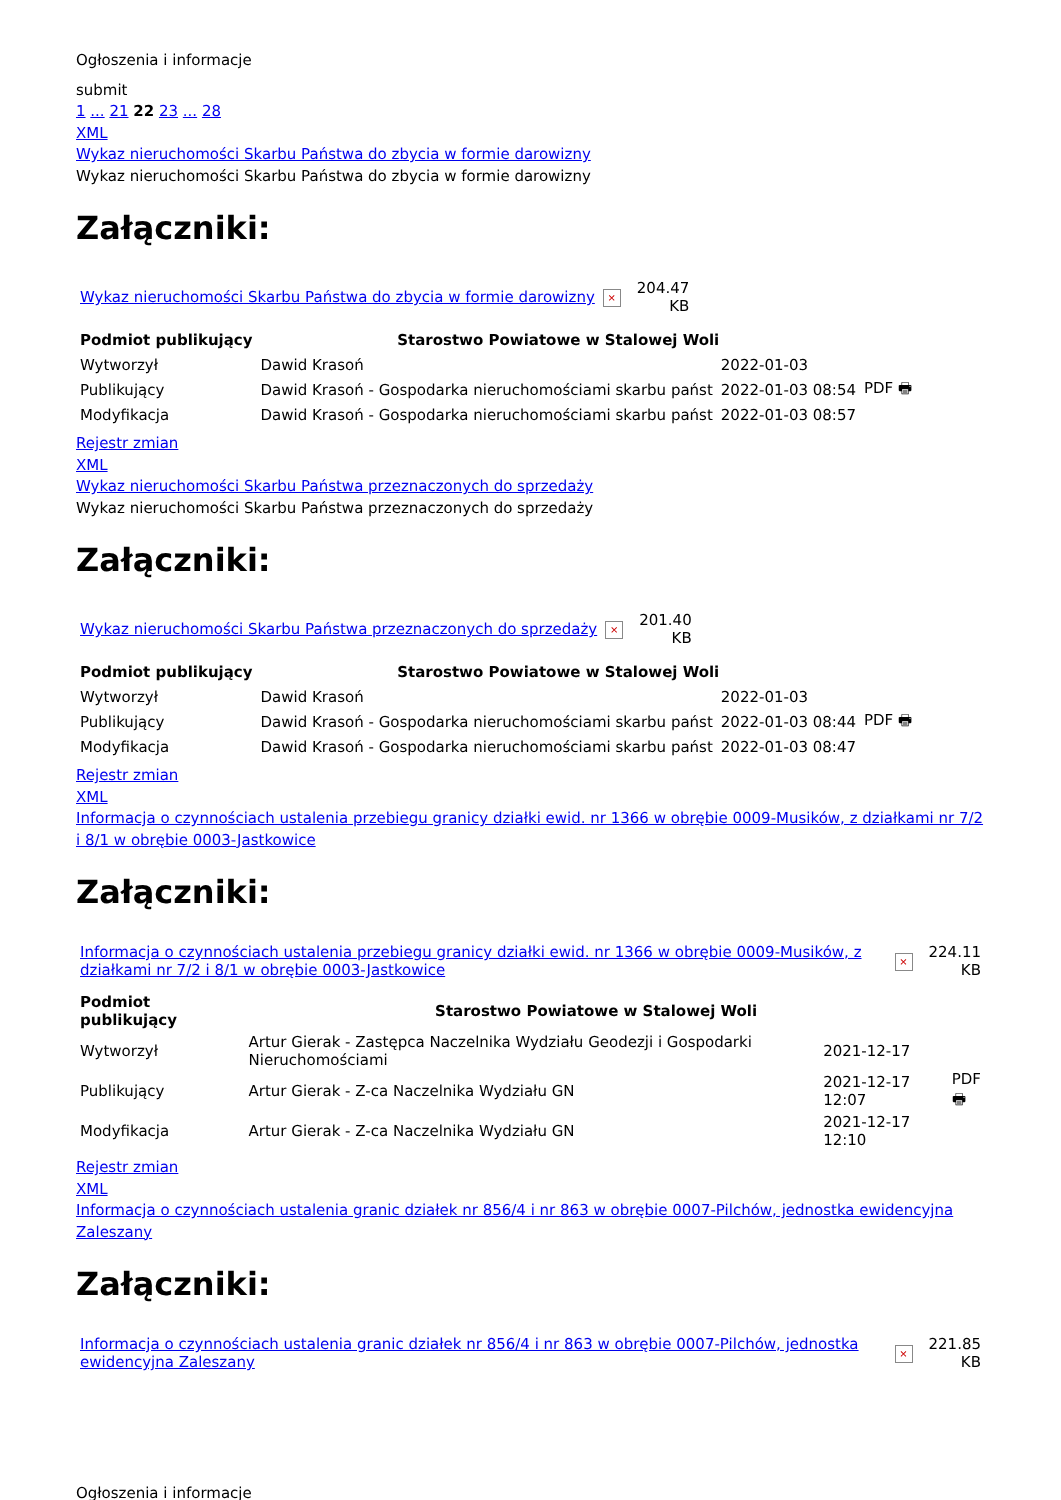Ogłoszenia i informacje
submit
1 ... 21 22 23 ... 28
XML
Wykaz nieruchomości Skarbu Państwa do zbycia w formie darowizny
Wykaz nieruchomości Skarbu Państwa do zbycia w formie darowizny
Załączniki:
| Wykaz nieruchomości Skarbu Państwa do zbycia w formie darowizny | × | 204.47 KB |
| Podmiot publikujący | Starostwo Powiatowe w Stalowej Woli | | |
| Wytworzył | Dawid Krasoń | 2022-01-03 | PDF 🖶 |
| Publikujący | Dawid Krasoń - Gospodarka nieruchomościami skarbu państ | 2022-01-03 08:54 | |
| Modyfikacja | Dawid Krasoń - Gospodarka nieruchomościami skarbu państ | 2022-01-03 08:57 | |
Rejestr zmian
XML
Wykaz nieruchomości Skarbu Państwa przeznaczonych do sprzedaży
Wykaz nieruchomości Skarbu Państwa przeznaczonych do sprzedaży
Załączniki:
| Wykaz nieruchomości Skarbu Państwa przeznaczonych do sprzedaży | × | 201.40 KB |
| Podmiot publikujący | Starostwo Powiatowe w Stalowej Woli | | |
| Wytworzył | Dawid Krasoń | 2022-01-03 | PDF 🖶 |
| Publikujący | Dawid Krasoń - Gospodarka nieruchomościami skarbu państ | 2022-01-03 08:44 | |
| Modyfikacja | Dawid Krasoń - Gospodarka nieruchomościami skarbu państ | 2022-01-03 08:47 | |
Rejestr zmian
XML
Informacja o czynnościach ustalenia przebiegu granicy działki ewid. nr 1366 w obrębie 0009-Musików, z działkami nr 7/2 i 8/1 w obrębie 0003-Jastkowice
Załączniki:
| Informacja o czynnościach ustalenia przebiegu granicy działki ewid. nr 1366 w obrębie 0009-Musików, z działkami nr 7/2 i 8/1 w obrębie 0003-Jastkowice | × | 224.11 KB |
| Podmiot publikujący | Starostwo Powiatowe w Stalowej Woli | | |
| Wytworzył | Artur Gierak - Zastępca Naczelnika Wydziału Geodezji i Gospodarki Nieruchomościami | 2021-12-17 | PDF 🖶 |
| Publikujący | Artur Gierak - Z-ca Naczelnika Wydziału GN | 2021-12-17 12:07 | |
| Modyfikacja | Artur Gierak - Z-ca Naczelnika Wydziału GN | 2021-12-17 12:10 | |
Rejestr zmian
XML
Informacja o czynnościach ustalenia granic działek nr 856/4 i nr 863 w obrębie 0007-Pilchów, jednostka ewidencyjna Zaleszany
Załączniki:
| Informacja o czynnościach ustalenia granic działek nr 856/4 i nr 863 w obrębie 0007-Pilchów, jednostka ewidencyjna Zaleszany | × | 221.85 KB |
Ogłoszenia i informacje